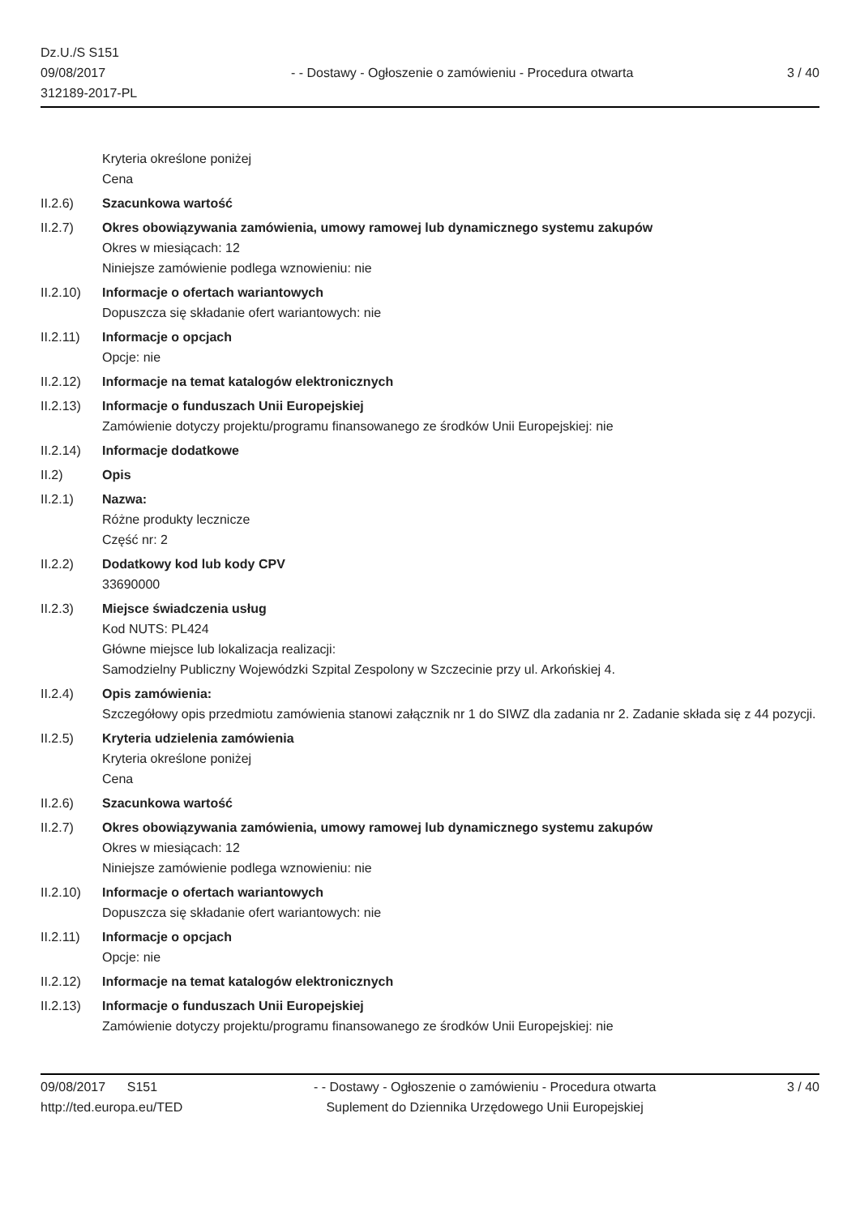Dz.U./S S151
09/08/2017
312189-2017-PL
- - Dostawy - Ogłoszenie o zamówieniu - Procedura otwarta
3 / 40
Kryteria określone poniżej
Cena
II.2.6) Szacunkowa wartość
II.2.7) Okres obowiązywania zamówienia, umowy ramowej lub dynamicznego systemu zakupów
Okres w miesiącach: 12
Niniejsze zamówienie podlega wznowieniu: nie
II.2.10)
Informacje o ofertach wariantowych
Dopuszcza się składanie ofert wariantowych: nie
II.2.11)
Informacje o opcjach
Opcje: nie
II.2.12)
Informacje na temat katalogów elektronicznych
II.2.13)
Informacje o funduszach Unii Europejskiej
Zamówienie dotyczy projektu/programu finansowanego ze środków Unii Europejskiej: nie
II.2.14)
Informacje dodatkowe
II.2) Opis
II.2.1) Nazwa:
Różne produkty lecznicze
Część nr: 2
II.2.2) Dodatkowy kod lub kody CPV
33690000
II.2.3) Miejsce świadczenia usług
Kod NUTS: PL424
Główne miejsce lub lokalizacja realizacji:
Samodzielny Publiczny Wojewódzki Szpital Zespolony w Szczecinie przy ul. Arkońskiej 4.
II.2.4) Opis zamówienia:
Szczegółowy opis przedmiotu zamówienia stanowi załącznik nr 1 do SIWZ dla zadania nr 2. Zadanie składa się z 44 pozycji.
II.2.5) Kryteria udzielenia zamówienia
Kryteria określone poniżej
Cena
II.2.6) Szacunkowa wartość
II.2.7) Okres obowiązywania zamówienia, umowy ramowej lub dynamicznego systemu zakupów
Okres w miesiącach: 12
Niniejsze zamówienie podlega wznowieniu: nie
II.2.10)
Informacje o ofertach wariantowych
Dopuszcza się składanie ofert wariantowych: nie
II.2.11)
Informacje o opcjach
Opcje: nie
II.2.12)
Informacje na temat katalogów elektronicznych
II.2.13)
Informacje o funduszach Unii Europejskiej
Zamówienie dotyczy projektu/programu finansowanego ze środków Unii Europejskiej: nie
09/08/2017 S151
http://ted.europa.eu/TED
- - Dostawy - Ogłoszenie o zamówieniu - Procedura otwarta
Suplement do Dziennika Urzędowego Unii Europejskiej
3 / 40